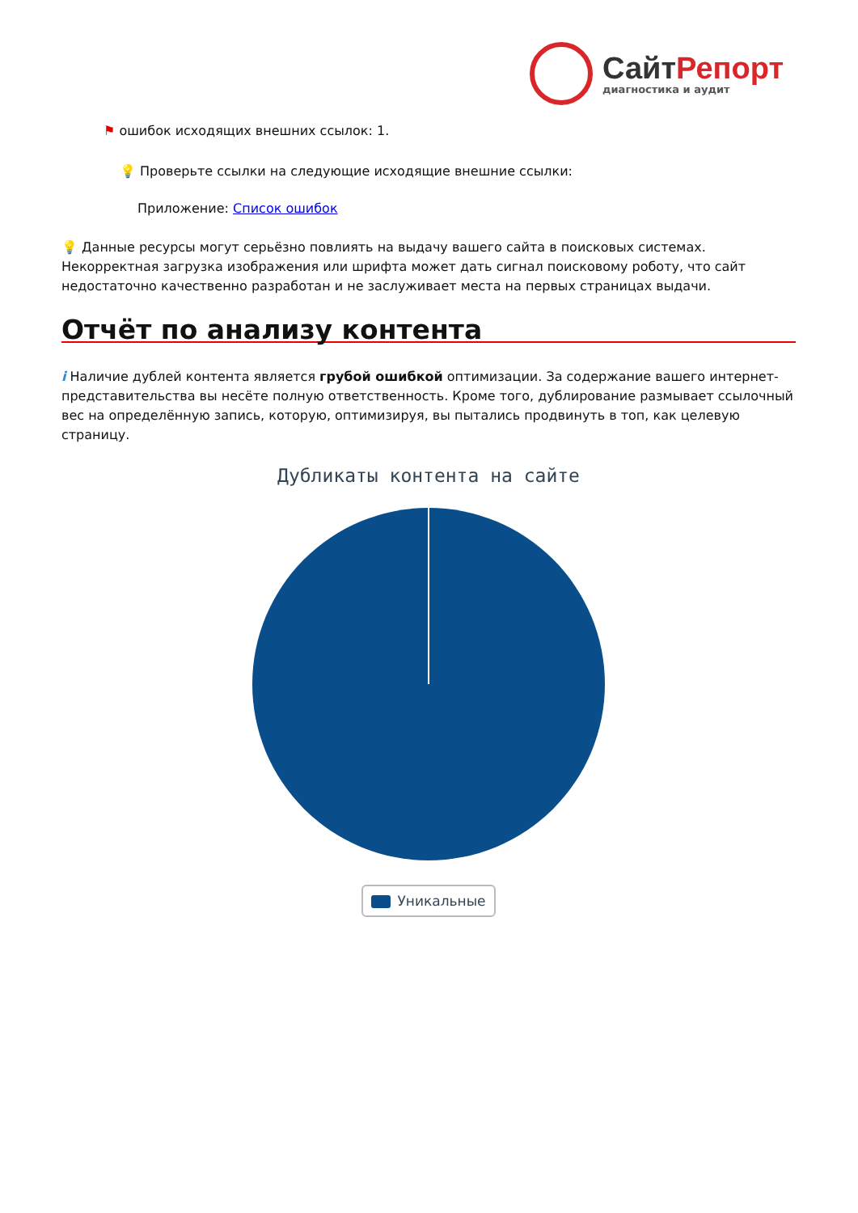СайтРепорт
диагностика и аудит
⚑ ошибок исходящих внешних ссылок: 1.
💡 Проверьте ссылки на следующие исходящие внешние ссылки:
Приложение: Список ошибок
💡 Данные ресурсы могут серьёзно повлиять на выдачу вашего сайта в поисковых системах. Некорректная загрузка изображения или шрифта может дать сигнал поисковому роботу, что сайт недостаточно качественно разработан и не заслуживает места на первых страницах выдачи.
Отчёт по анализу контента
i Наличие дублей контента является грубой ошибкой оптимизации. За содержание вашего интернет-представительства вы несёте полную ответственность. Кроме того, дублирование размывает ссылочный вес на определённую запись, которую, оптимизируя, вы пытались продвинуть в топ, как целевую страницу.
Дубликаты контента на сайте
Уникальные